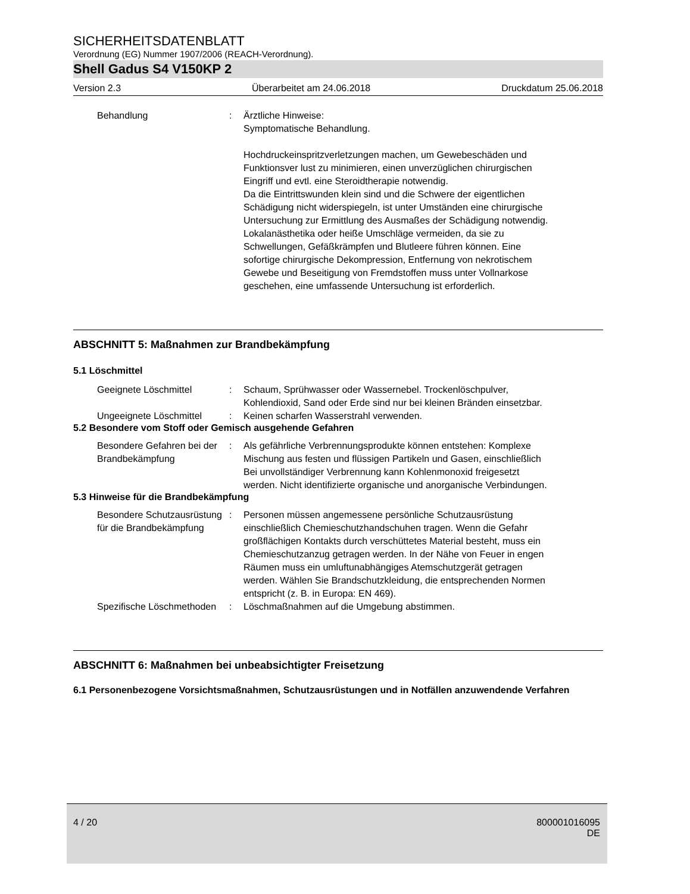SICHERHEITSDATENBLATT
Verordnung (EG) Nummer 1907/2006 (REACH-Verordnung).
Shell Gadus S4 V150KP 2
Version 2.3 Überarbeitet am 24.06.2018 Druckdatum 25.06.2018
Behandlung : Ärztliche Hinweise:
Symptomatische Behandlung.
Hochdruckeinspritzverletzungen machen, um Gewebeschäden und Funktionsver lust zu minimieren, einen unverzüglichen chirurgischen Eingriff und evtl. eine Steroidtherapie notwendig.
Da die Eintrittswunden klein sind und die Schwere der eigentlichen Schädigung nicht widerspiegeln, ist unter Umständen eine chirurgische Untersuchung zur Ermittlung des Ausmaßes der Schädigung notwendig. Lokalanästhetika oder heiße Umschläge vermeiden, da sie zu Schwellungen, Gefäßkrämpfen und Blutleere führen können. Eine sofortige chirurgische Dekompression, Entfernung von nekrotischem Gewebe und Beseitigung von Fremdstoffen muss unter Vollnarkose geschehen, eine umfassende Untersuchung ist erforderlich.
ABSCHNITT 5: Maßnahmen zur Brandbekämpfung
5.1 Löschmittel
Geeignete Löschmittel : Schaum, Sprühwasser oder Wassernebel. Trockenlöschpulver, Kohlendioxid, Sand oder Erde sind nur bei kleinen Bränden einsetzbar.
Ungeeignete Löschmittel : Keinen scharfen Wasserstrahl verwenden.
5.2 Besondere vom Stoff oder Gemisch ausgehende Gefahren
Besondere Gefahren bei der Brandbekämpfung
: Als gefährliche Verbrennungsprodukte können entstehen: Komplexe Mischung aus festen und flüssigen Partikeln und Gasen, einschließlich Bei unvollständiger Verbrennung kann Kohlenmonoxid freigesetzt werden. Nicht identifizierte organische und anorganische Verbindungen.
5.3 Hinweise für die Brandbekämpfung
Besondere Schutzausrüstung für die Brandbekämpfung
: Personen müssen angemessene persönliche Schutzausrüstung einschließlich Chemieschutzhandschuhen tragen. Wenn die Gefahr großflächigen Kontakts durch verschüttetes Material besteht, muss ein Chemieschutzanzug getragen werden. In der Nähe von Feuer in engen Räumen muss ein umluftunabhängiges Atemschutzgerät getragen werden. Wählen Sie Brandschutzkleidung, die entsprechenden Normen entspricht (z. B. in Europa: EN 469).
Spezifische Löschmethoden : Löschmaßnahmen auf die Umgebung abstimmen.
ABSCHNITT 6: Maßnahmen bei unbeabsichtigter Freisetzung
6.1 Personenbezogene Vorsichtsmaßnahmen, Schutzausrüstungen und in Notfällen anzuwendende Verfahren
4 / 20 800001016095
DE